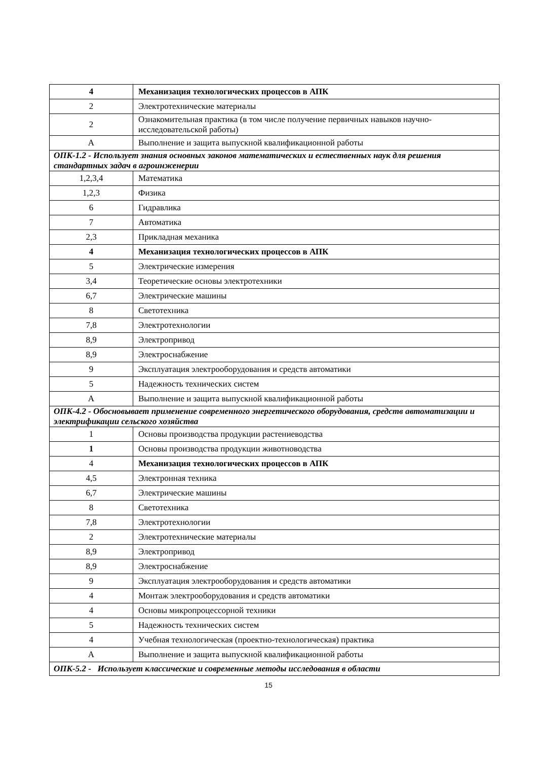| 4 | Механизация технологических процессов в АПК |
| 2 | Электротехнические материалы |
| 2 | Ознакомительная практика (в том числе получение первичных навыков научно-исследовательской работы) |
| А | Выполнение и защита выпускной квалификационной работы |
| ОПК-1.2 - Использует знания основных законов математических и естественных наук для решения стандартных задач в агроинженерии | |
| 1,2,3,4 | Математика |
| 1,2,3 | Физика |
| 6 | Гидравлика |
| 7 | Автоматика |
| 2,3 | Прикладная механика |
| 4 | Механизация технологических процессов в АПК |
| 5 | Электрические измерения |
| 3,4 | Теоретические основы электротехники |
| 6,7 | Электрические машины |
| 8 | Светотехника |
| 7,8 | Электротехнологии |
| 8,9 | Электропривод |
| 8,9 | Электроснабжение |
| 9 | Эксплуатация электрооборудования и средств автоматики |
| 5 | Надежность технических систем |
| А | Выполнение и защита выпускной квалификационной работы |
| ОПК-4.2 - Обосновывает применение современного энергетического оборудования, средств автоматизации и электрификации сельского хозяйства | |
| 1 | Основы производства продукции растениеводства |
| 1 | Основы производства продукции животноводства |
| 4 | Механизация технологических процессов в АПК |
| 4,5 | Электронная техника |
| 6,7 | Электрические машины |
| 8 | Светотехника |
| 7,8 | Электротехнологии |
| 2 | Электротехнические материалы |
| 8,9 | Электропривод |
| 8,9 | Электроснабжение |
| 9 | Эксплуатация электрооборудования и средств автоматики |
| 4 | Монтаж электрооборудования и средств автоматики |
| 4 | Основы микропроцессорной техники |
| 5 | Надежность технических систем |
| 4 | Учебная технологическая (проектно-технологическая) практика |
| А | Выполнение и защита выпускной квалификационной работы |
| ОПК-5.2 - Использует классические и современные методы исследования в области | |
15